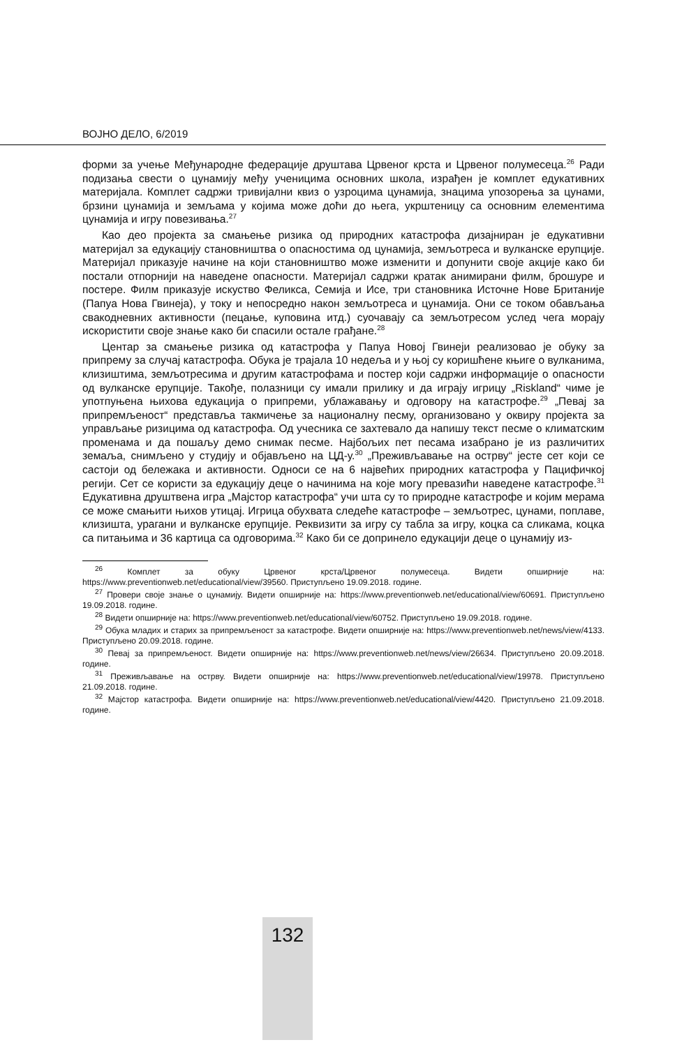ВОЈНО ДЕЛО, 6/2019
форми за учење Међународне федерације друштава Црвеног крста и Црвеног полумесеца.<sup>26</sup> Ради подизања свести о цунамију међу ученицима основних школа, израђен је комплет едукативних материјала. Комплет садржи тривијални квиз о узроцима цунамија, знацима упозорења за цунами, брзини цунамија и земљама у којима може доћи до њега, укрштеницу са основним елементима цунамија и игру повезивања.<sup>27</sup>
Као део пројекта за смањење ризика од природних катастрофа дизајниран је едукативни материјал за едукацију становништва о опасностима од цунамија, земљотреса и вулканске ерупције. Материјал приказује начине на који становништво може изменити и допунити своје акције како би постали отпорнији на наведене опасности. Материјал садржи кратак анимирани филм, брошуре и постере. Филм приказује искуство Феликса, Семија и Исе, три становника Источне Нове Британије (Папуа Нова Гвинеја), у току и непосредно након земљотреса и цунамија. Они се током обављања свакодневних активности (пецање, куповина итд.) суочавају са земљотресом услед чега морају искористити своје знање како би спасили остале грађане.<sup>28</sup>
Центар за смањење ризика од катастрофа у Папуа Новој Гвинеји реализовао је обуку за припрему за случај катастрофа. Обука је трајала 10 недеља и у њој су коришћене књиге о вулканима, клизиштима, земљотресима и другим катастрофама и постер који садржи информације о опасности од вулканске ерупције. Такође, полазници су имали прилику и да играју игрицу „Riskland“ чиме је употпуњена њихова едукација о припреми, ублажавању и одговору на катастрофе.<sup>29</sup> „Певај за припремљеност“ представља такмичење за националну песму, организовано у оквиру пројекта за управљање ризицима од катастрофа. Од учесника се захтевало да напишу текст песме о климатским променама и да пошаљу демо снимак песме. Најбољих пет песама изабрано је из различитих земаља, снимљено у студију и објављено на ЦД-у.<sup>30</sup> „Преживљавање на острву“ јесте сет који се састоји од бележака и активности. Односи се на 6 највећих природних катастрофа у Пацифичкој регији. Сет се користи за едукацију деце о начинима на које могу превазићи наведене катастрофе.<sup>31</sup> Едукативна друштвена игра „Мајстор катастрофа“ учи шта су то природне катастрофе и којим мерама се може смањити њихов утицај. Игрица обухвата следеће катастрофе – земљотрес, цунами, поплаве, клизишта, урагани и вулканске ерупције. Реквизити за игру су табла за игру, коцка са сликама, коцка са питањима и 36 картица са одговорима.<sup>32</sup> Како би се допринело едукацији деце о цунамију из-
<sup>26</sup> Комплет за обуку Црвеног крста/Црвеног полумесеца. Видети опширније на: https://www.preventionweb.net/educational/view/39560. Приступљено 19.09.2018. године.
<sup>27</sup> Провери своје знање о цунамију. Видети опширније на: https://www.preventionweb.net/educational/view/60691. Приступљено 19.09.2018. године.
<sup>28</sup> Видети опширније на: https://www.preventionweb.net/educational/view/60752. Приступљено 19.09.2018. године.
<sup>29</sup> Обука младих и старих за припремљеност за катастрофе. Видети опширније на: https://www.preventionweb.net/news/view/4133. Приступљено 20.09.2018. године.
<sup>30</sup> Певај за припремљеност. Видети опширније на: https://www.preventionweb.net/news/view/26634. Приступљено 20.09.2018. године.
<sup>31</sup> Преживљавање на острву. Видети опширније на: https://www.preventionweb.net/educational/view/19978. Приступљено 21.09.2018. године.
<sup>32</sup> Мајстор катастрофа. Видети опширније на: https://www.preventionweb.net/educational/view/4420. Приступљено 21.09.2018. године.
132